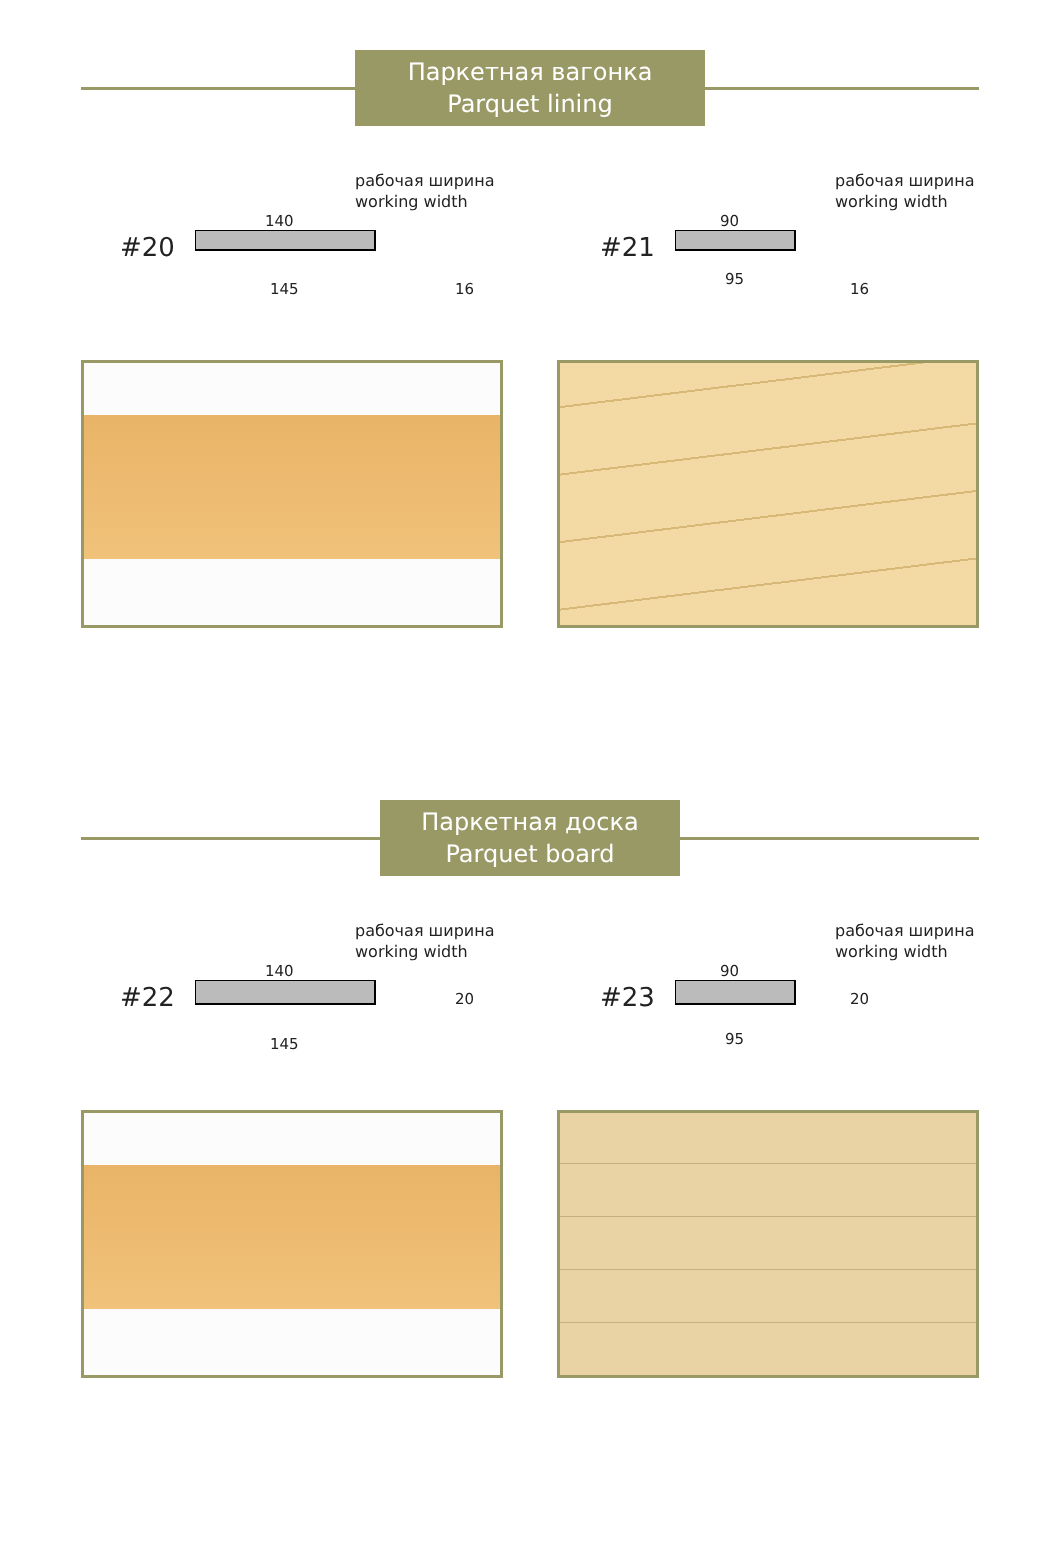Паркетная вагонка
Parquet lining
#20
рабочая ширина
working width
140
145 16
#21
рабочая ширина
working width
90
95
16
Паркетная доска
Parquet board
#22
рабочая ширина
working width
140
20
145
#23
рабочая ширина
working width
90
20
95